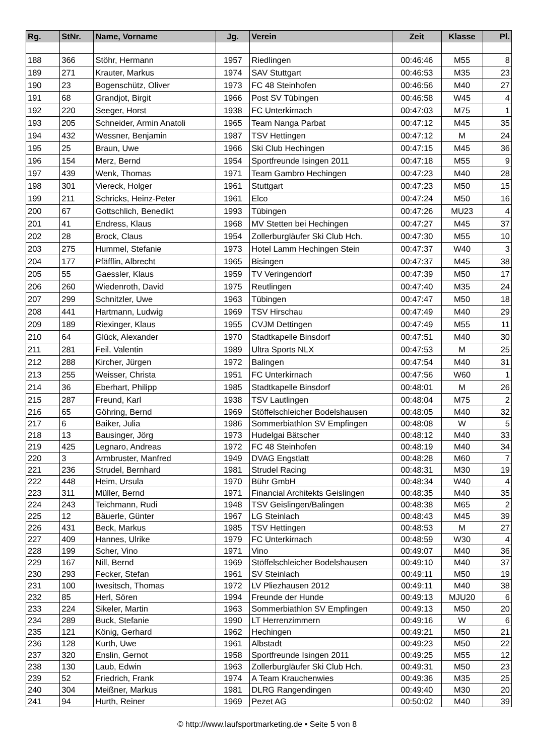| Rg. | StNr. | Name, Vorname | Jg. | Verein | Zeit | Klasse | Pl. |
| --- | --- | --- | --- | --- | --- | --- | --- |
| 188 | 366 | Stöhr, Hermann | 1957 | Riedlingen | 00:46:46 | M55 | 8 |
| 189 | 271 | Krauter, Markus | 1974 | SAV Stuttgart | 00:46:53 | M35 | 23 |
| 190 | 23 | Bogenschütz, Oliver | 1973 | FC 48 Steinhofen | 00:46:56 | M40 | 27 |
| 191 | 68 | Grandjot, Birgit | 1966 | Post SV Tübingen | 00:46:58 | W45 | 4 |
| 192 | 220 | Seeger, Horst | 1938 | FC Unterkirnach | 00:47:03 | M75 | 1 |
| 193 | 205 | Schneider, Armin Anatoli | 1965 | Team Nanga Parbat | 00:47:12 | M45 | 35 |
| 194 | 432 | Wessner, Benjamin | 1987 | TSV Hettingen | 00:47:12 | M | 24 |
| 195 | 25 | Braun, Uwe | 1966 | Ski Club Hechingen | 00:47:15 | M45 | 36 |
| 196 | 154 | Merz, Bernd | 1954 | Sportfreunde Isingen 2011 | 00:47:18 | M55 | 9 |
| 197 | 439 | Wenk, Thomas | 1971 | Team Gambro Hechingen | 00:47:23 | M40 | 28 |
| 198 | 301 | Viereck, Holger | 1961 | Stuttgart | 00:47:23 | M50 | 15 |
| 199 | 211 | Schricks, Heinz-Peter | 1961 | Elco | 00:47:24 | M50 | 16 |
| 200 | 67 | Gottschlich, Benedikt | 1993 | Tübingen | 00:47:26 | MU23 | 4 |
| 201 | 41 | Endress, Klaus | 1968 | MV Stetten bei Hechingen | 00:47:27 | M45 | 37 |
| 202 | 28 | Brock, Claus | 1954 | Zollerburgläufer Ski Club Hch. | 00:47:30 | M55 | 10 |
| 203 | 275 | Hummel, Stefanie | 1973 | Hotel Lamm Hechingen Stein | 00:47:37 | W40 | 3 |
| 204 | 177 | Pfäfflin, Albrecht | 1965 | Bisingen | 00:47:37 | M45 | 38 |
| 205 | 55 | Gaessler, Klaus | 1959 | TV Veringendorf | 00:47:39 | M50 | 17 |
| 206 | 260 | Wiedenroth, David | 1975 | Reutlingen | 00:47:40 | M35 | 24 |
| 207 | 299 | Schnitzler, Uwe | 1963 | Tübingen | 00:47:47 | M50 | 18 |
| 208 | 441 | Hartmann, Ludwig | 1969 | TSV Hirschau | 00:47:49 | M40 | 29 |
| 209 | 189 | Riexinger, Klaus | 1955 | CVJM Dettingen | 00:47:49 | M55 | 11 |
| 210 | 64 | Glück, Alexander | 1970 | Stadtkapelle Binsdorf | 00:47:51 | M40 | 30 |
| 211 | 281 | Feil, Valentin | 1989 | Ultra Sports NLX | 00:47:53 | M | 25 |
| 212 | 288 | Kircher, Jürgen | 1972 | Balingen | 00:47:54 | M40 | 31 |
| 213 | 255 | Weisser, Christa | 1951 | FC Unterkirnach | 00:47:56 | W60 | 1 |
| 214 | 36 | Eberhart, Philipp | 1985 | Stadtkapelle Binsdorf | 00:48:01 | M | 26 |
| 215 | 287 | Freund, Karl | 1938 | TSV Lautlingen | 00:48:04 | M75 | 2 |
| 216 | 65 | Göhring, Bernd | 1969 | Stöffelschleicher Bodelshausen | 00:48:05 | M40 | 32 |
| 217 | 6 | Baiker, Julia | 1986 | Sommerbiathlon SV Empfingen | 00:48:08 | W | 5 |
| 218 | 13 | Bausinger, Jörg | 1973 | Hudelgai Bätscher | 00:48:12 | M40 | 33 |
| 219 | 425 | Legnaro, Andreas | 1972 | FC 48 Steinhofen | 00:48:19 | M40 | 34 |
| 220 | 3 | Armbruster, Manfred | 1949 | DVAG Engstlatt | 00:48:28 | M60 | 7 |
| 221 | 236 | Strudel, Bernhard | 1981 | Strudel Racing | 00:48:31 | M30 | 19 |
| 222 | 448 | Heim, Ursula | 1970 | Bühr GmbH | 00:48:34 | W40 | 4 |
| 223 | 311 | Müller, Bernd | 1971 | Financial Architekts Geislingen | 00:48:35 | M40 | 35 |
| 224 | 243 | Teichmann, Rudi | 1948 | TSV Geislingen/Balingen | 00:48:38 | M65 | 2 |
| 225 | 12 | Bäuerle, Günter | 1967 | LG Steinlach | 00:48:43 | M45 | 39 |
| 226 | 431 | Beck, Markus | 1985 | TSV Hettingen | 00:48:53 | M | 27 |
| 227 | 409 | Hannes, Ulrike | 1979 | FC Unterkirnach | 00:48:59 | W30 | 4 |
| 228 | 199 | Scher, Vino | 1971 | Vino | 00:49:07 | M40 | 36 |
| 229 | 167 | Nill, Bernd | 1969 | Stöffelschleicher Bodelshausen | 00:49:10 | M40 | 37 |
| 230 | 293 | Fecker, Stefan | 1961 | SV Steinlach | 00:49:11 | M50 | 19 |
| 231 | 100 | Iwesitsch, Thomas | 1972 | LV Pliezhausen 2012 | 00:49:11 | M40 | 38 |
| 232 | 85 | Herl, Sören | 1994 | Freunde der Hunde | 00:49:13 | MJU20 | 6 |
| 233 | 224 | Sikeler, Martin | 1963 | Sommerbiathlon SV Empfingen | 00:49:13 | M50 | 20 |
| 234 | 289 | Buck, Stefanie | 1990 | LT Herrenzimmern | 00:49:16 | W | 6 |
| 235 | 121 | König, Gerhard | 1962 | Hechingen | 00:49:21 | M50 | 21 |
| 236 | 128 | Kurth, Uwe | 1961 | Albstadt | 00:49:23 | M50 | 22 |
| 237 | 320 | Enslin, Gernot | 1958 | Sportfreunde Isingen 2011 | 00:49:25 | M55 | 12 |
| 238 | 130 | Laub, Edwin | 1963 | Zollerburgläufer Ski Club Hch. | 00:49:31 | M50 | 23 |
| 239 | 52 | Friedrich, Frank | 1974 | A Team Krauchenwies | 00:49:36 | M35 | 25 |
| 240 | 304 | Meißner, Markus | 1981 | DLRG Rangendingen | 00:49:40 | M30 | 20 |
| 241 | 94 | Hurth, Reiner | 1969 | Pezet AG | 00:50:02 | M40 | 39 |
© http://www.laufsportmarketing.de • Seite 5 von 8